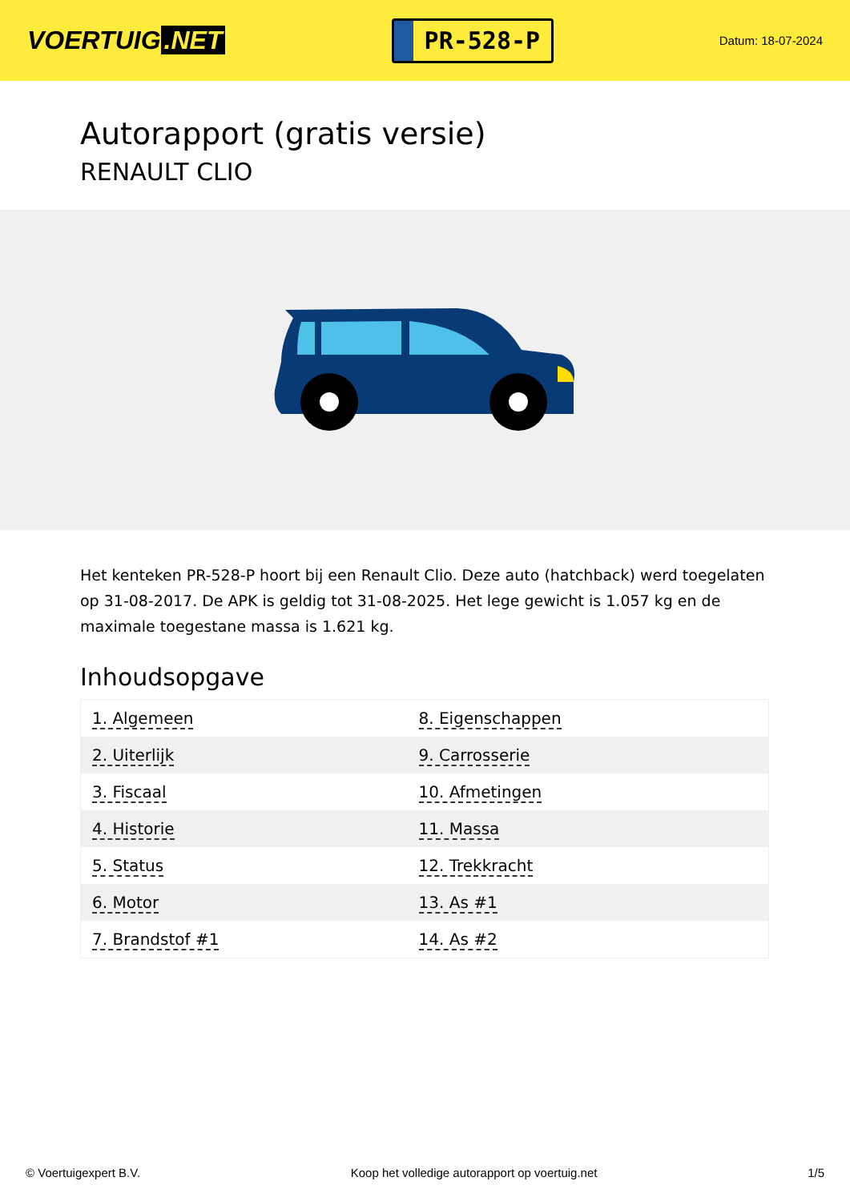VOERTUIG.NET
PR-528-P
Datum: 18-07-2024
Autorapport (gratis versie)
RENAULT CLIO
Het kenteken PR-528-P hoort bij een Renault Clio. Deze auto (hatchback) werd toegelaten op 31-08-2017. De APK is geldig tot 31-08-2025. Het lege gewicht is 1.057 kg en de maximale toegestane massa is 1.621 kg.
Inhoudsopgave
| 1. Algemeen | 8. Eigenschappen |
| 2. Uiterlijk | 9. Carrosserie |
| 3. Fiscaal | 10. Afmetingen |
| 4. Historie | 11. Massa |
| 5. Status | 12. Trekkracht |
| 6. Motor | 13. As #1 |
| 7. Brandstof #1 | 14. As #2 |
© Voertuigexpert B.V. Koop het volledige autorapport op voertuig.net 1/5